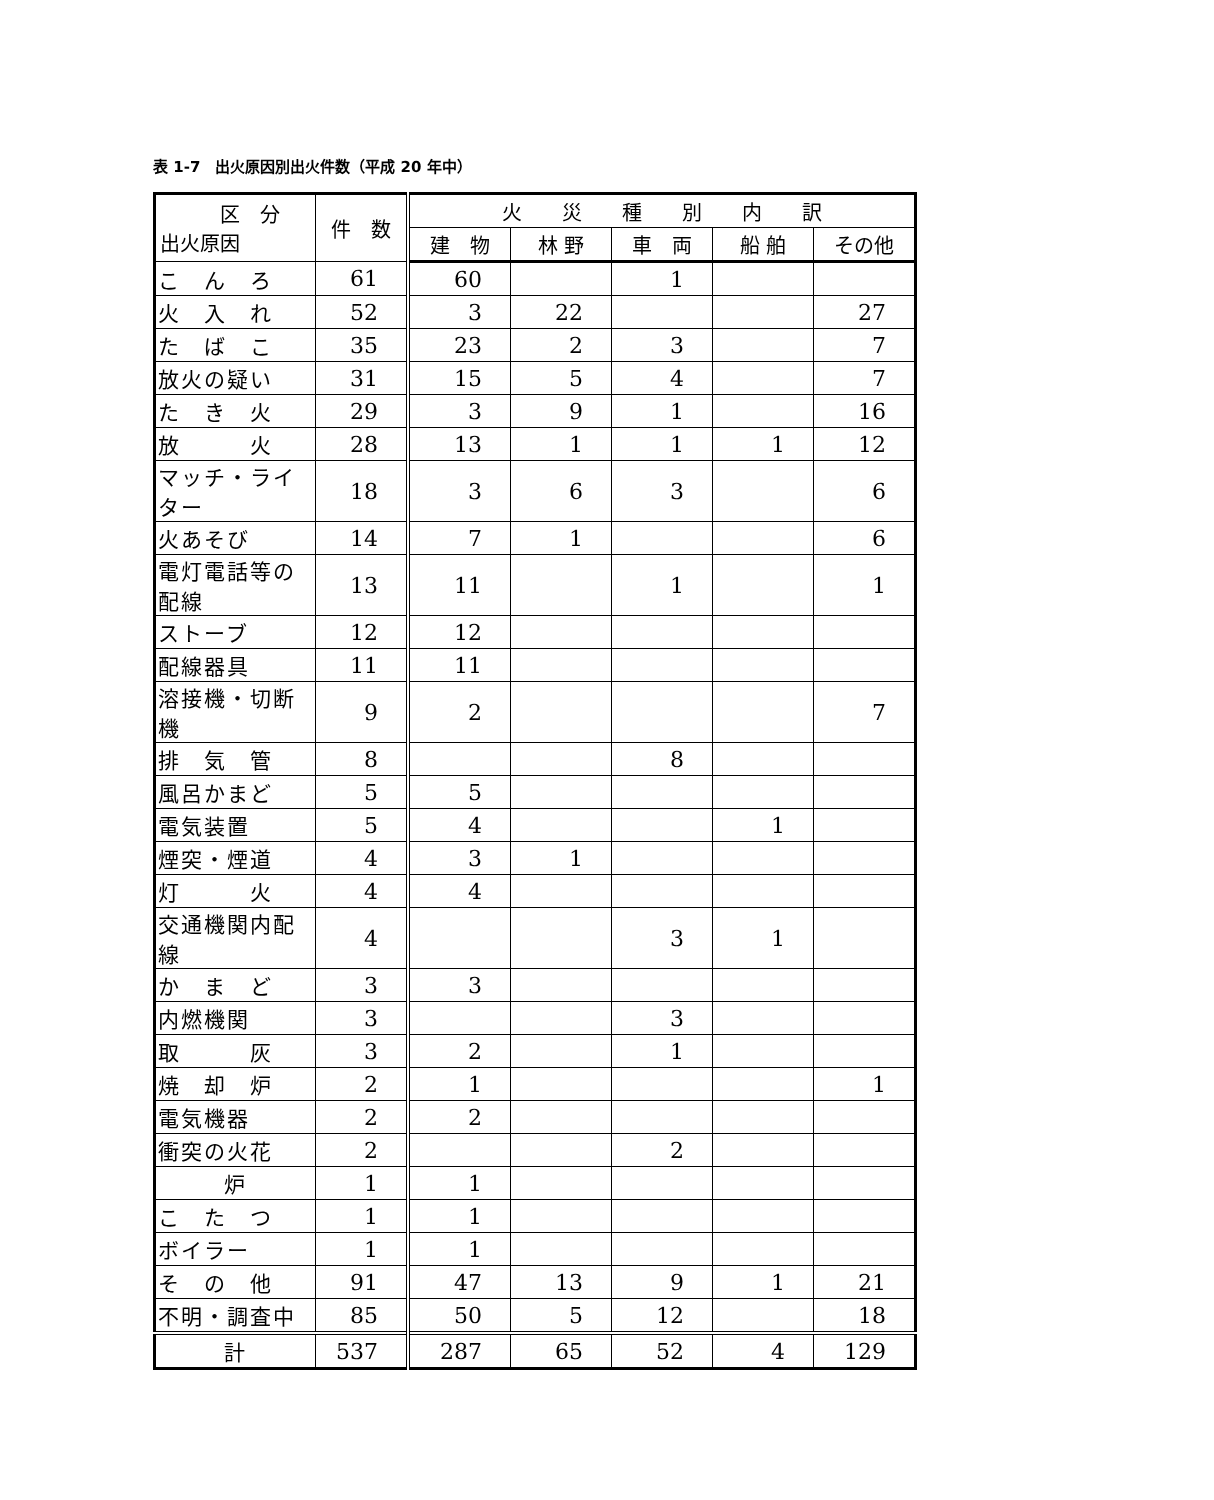表 1-7　出火原因別出火件数（平成 20 年中）
| 区 分 出火原因 | 件 数 | 火 災 種 別 内 訳 | | | | |
| --- | --- | --- | --- | --- | --- | --- |
| | | 建 物 | 林 野 | 車 両 | 船 舶 | その他 |
| こ ん ろ | 61 | 60 | | 1 | | |
| 火 入 れ | 52 | 3 | 22 | | | 27 |
| た ば こ | 35 | 23 | 2 | 3 | | 7 |
| 放火の疑い | 31 | 15 | 5 | 4 | | 7 |
| た き 火 | 29 | 3 | 9 | 1 | | 16 |
| 放 火 | 28 | 13 | 1 | 1 | 1 | 12 |
| マッチ・ライター | 18 | 3 | 6 | 3 | | 6 |
| 火あそび | 14 | 7 | 1 | | | 6 |
| 電灯電話等の配線 | 13 | 11 | | 1 | | 1 |
| ストーブ | 12 | 12 | | | | |
| 配線器具 | 11 | 11 | | | | |
| 溶接機・切断機 | 9 | 2 | | | | 7 |
| 排 気 管 | 8 | | | 8 | | |
| 風呂かまど | 5 | 5 | | | | |
| 電気装置 | 5 | 4 | | | 1 | |
| 煙突・煙道 | 4 | 3 | 1 | | | |
| 灯 火 | 4 | 4 | | | | |
| 交通機関内配線 | 4 | | | 3 | 1 | |
| か ま ど | 3 | 3 | | | | |
| 内燃機関 | 3 | | | 3 | | |
| 取 灰 | 3 | 2 | | 1 | | |
| 焼 却 炉 | 2 | 1 | | | | 1 |
| 電気機器 | 2 | 2 | | | | |
| 衝突の火花 | 2 | | | 2 | | |
| 炉 | 1 | 1 | | | | |
| こ た つ | 1 | 1 | | | | |
| ボイラー | 1 | 1 | | | | |
| そ の 他 | 91 | 47 | 13 | 9 | 1 | 21 |
| 不明・調査中 | 85 | 50 | 5 | 12 | | 18 |
| 計 | 537 | 287 | 65 | 52 | 4 | 129 |